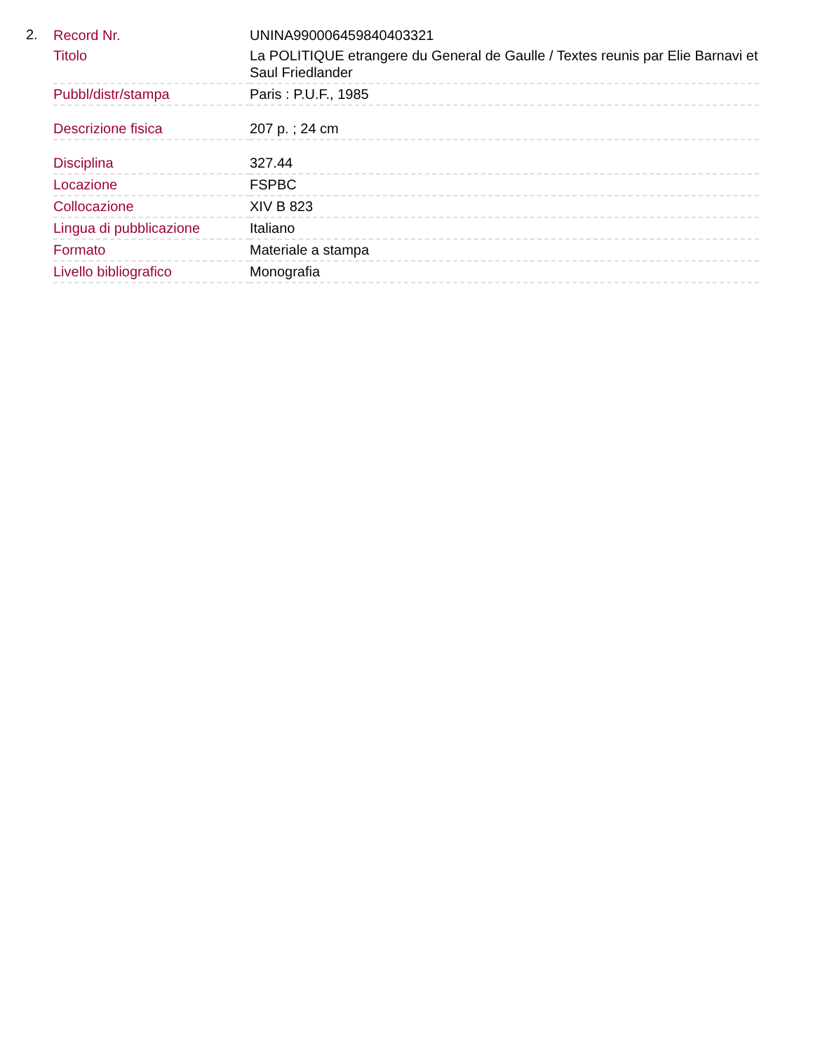2.
| Record Nr. | UNINA990006459840403321 |
| Titolo | La POLITIQUE etrangere du General de Gaulle / Textes reunis par Elie Barnavi et Saul Friedlander |
| Pubbl/distr/stampa | Paris : P.U.F., 1985 |
| Descrizione fisica | 207 p. ; 24 cm |
| Disciplina | 327.44 |
| Locazione | FSPBC |
| Collocazione | XIV B 823 |
| Lingua di pubblicazione | Italiano |
| Formato | Materiale a stampa |
| Livello bibliografico | Monografia |